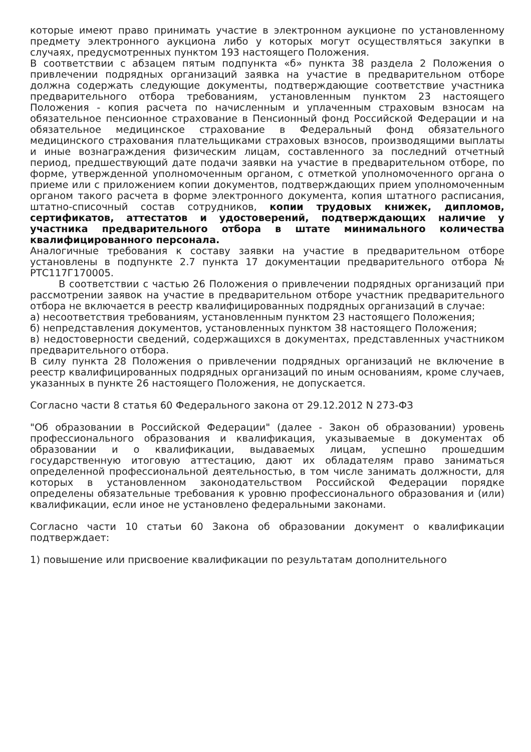которые имеют право принимать участие в электронном аукционе по установленному предмету электронного аукциона либо у которых могут осуществляться закупки в случаях, предусмотренных пунктом 193 настоящего Положения.
В соответствии с абзацем пятым подпункта «б» пункта 38 раздела 2 Положения о привлечении подрядных организаций заявка на участие в предварительном отборе должна содержать следующие документы, подтверждающие соответствие участника предварительного отбора требованиям, установленным пунктом 23 настоящего Положения - копия расчета по начисленным и уплаченным страховым взносам на обязательное пенсионное страхование в Пенсионный фонд Российской Федерации и на обязательное медицинское страхование в Федеральный фонд обязательного медицинского страхования плательщиками страховых взносов, производящими выплаты и иные вознаграждения физическим лицам, составленного за последний отчетный период, предшествующий дате подачи заявки на участие в предварительном отборе, по форме, утвержденной уполномоченным органом, с отметкой уполномоченного органа о приеме или с приложением копии документов, подтверждающих прием уполномоченным органом такого расчета в форме электронного документа, копия штатного расписания, штатно-списочный состав сотрудников, копии трудовых книжек, дипломов, сертификатов, аттестатов и удостоверений, подтверждающих наличие у участника предварительного отбора в штате минимального количества квалифицированного персонала.
Аналогичные требования к составу заявки на участие в предварительном отборе установлены в подпункте 2.7 пункта 17 документации предварительного отбора № РТС117Г170005.
В соответствии с частью 26 Положения о привлечении подрядных организаций при рассмотрении заявок на участие в предварительном отборе участник предварительного отбора не включается в реестр квалифицированных подрядных организаций в случае:
а) несоответствия требованиям, установленным пунктом 23 настоящего Положения;
б) непредставления документов, установленных пунктом 38 настоящего Положения;
в) недостоверности сведений, содержащихся в документах, представленных участником предварительного отбора.
В силу пункта 28 Положения о привлечении подрядных организаций не включение в реестр квалифицированных подрядных организаций по иным основаниям, кроме случаев, указанных в пункте 26 настоящего Положения, не допускается.
Согласно части 8 статья 60 Федерального закона от 29.12.2012 N 273-ФЗ
"Об образовании в Российской Федерации" (далее - Закон об образовании) уровень профессионального образования и квалификация, указываемые в документах об образовании и о квалификации, выдаваемых лицам, успешно прошедшим государственную итоговую аттестацию, дают их обладателям право заниматься определенной профессиональной деятельностью, в том числе занимать должности, для которых в установленном законодательством Российской Федерации порядке определены обязательные требования к уровню профессионального образования и (или) квалификации, если иное не установлено федеральными законами.
Согласно части 10 статьи 60 Закона об образовании документ о квалификации подтверждает:
1) повышение или присвоение квалификации по результатам дополнительного